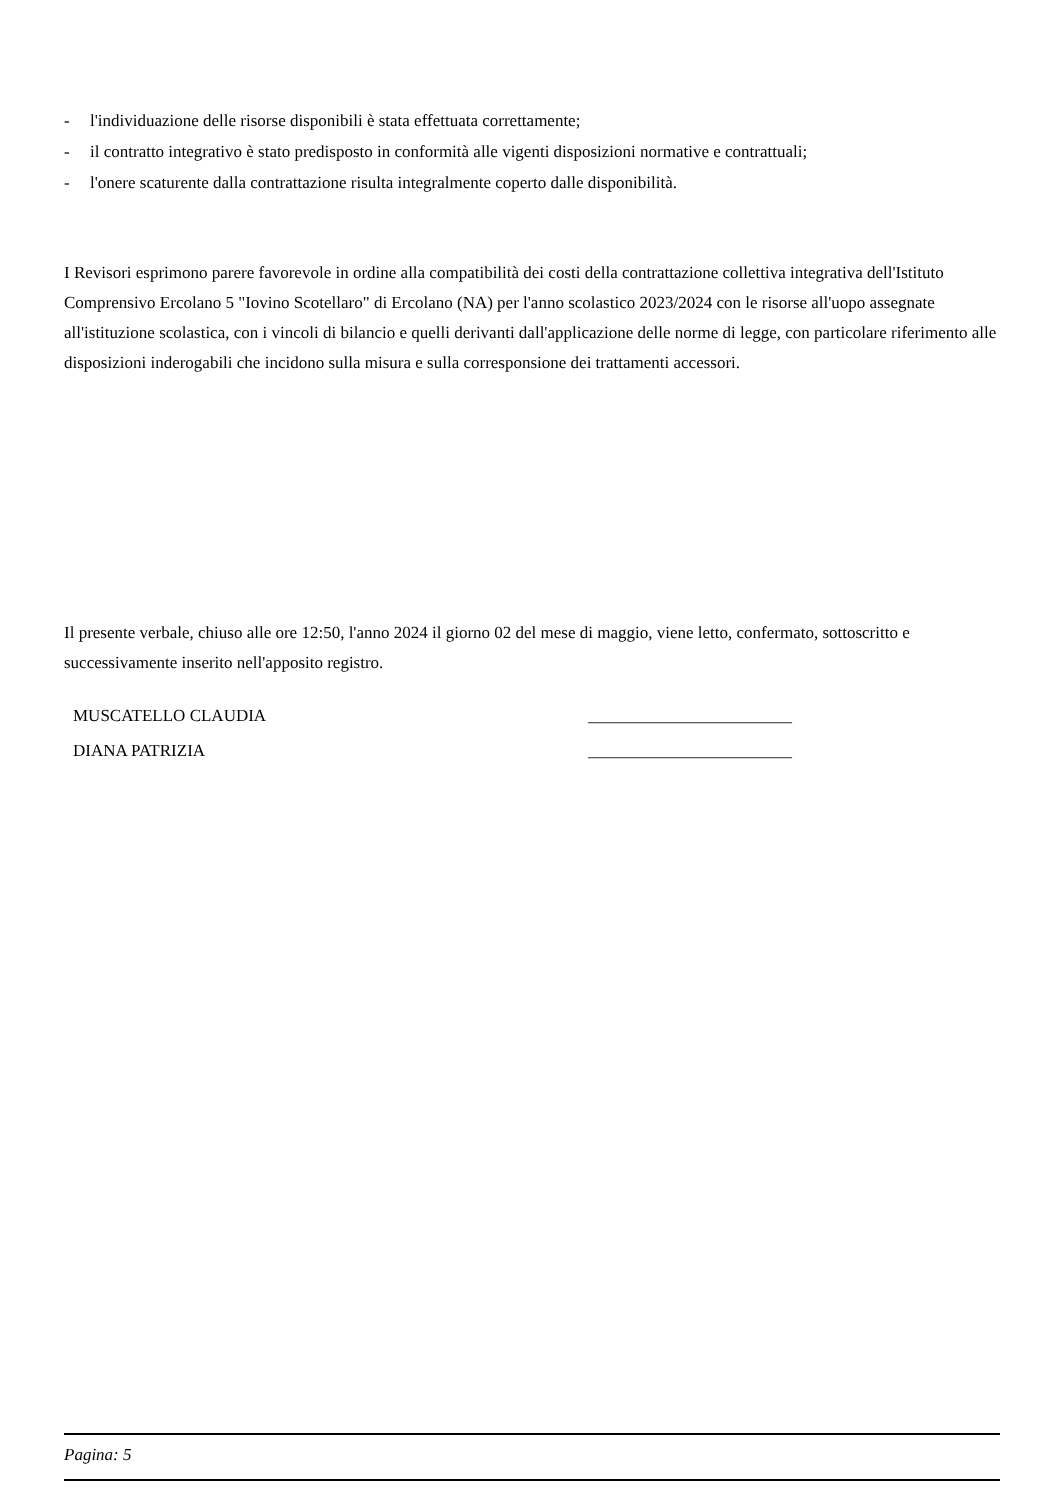- l'individuazione delle risorse disponibili è stata effettuata correttamente;
- il contratto integrativo è stato predisposto in conformità alle vigenti disposizioni normative e contrattuali;
- l'onere scaturente dalla contrattazione risulta integralmente coperto dalle disponibilità.
I Revisori esprimono parere favorevole in ordine alla compatibilità dei costi della contrattazione collettiva integrativa dell'Istituto Comprensivo Ercolano 5 "Iovino Scotellaro" di Ercolano (NA) per l'anno scolastico 2023/2024 con le risorse all'uopo assegnate all'istituzione scolastica, con i vincoli di bilancio e quelli derivanti dall'applicazione delle norme di legge, con particolare riferimento alle disposizioni inderogabili che incidono sulla misura e sulla corresponsione dei trattamenti accessori.
Il presente verbale, chiuso alle ore 12:50, l'anno 2024 il giorno 02 del mese di maggio, viene letto, confermato, sottoscritto e successivamente inserito nell'apposito registro.
MUSCATELLO CLAUDIA ________________________
DIANA PATRIZIA ________________________
Pagina: 5